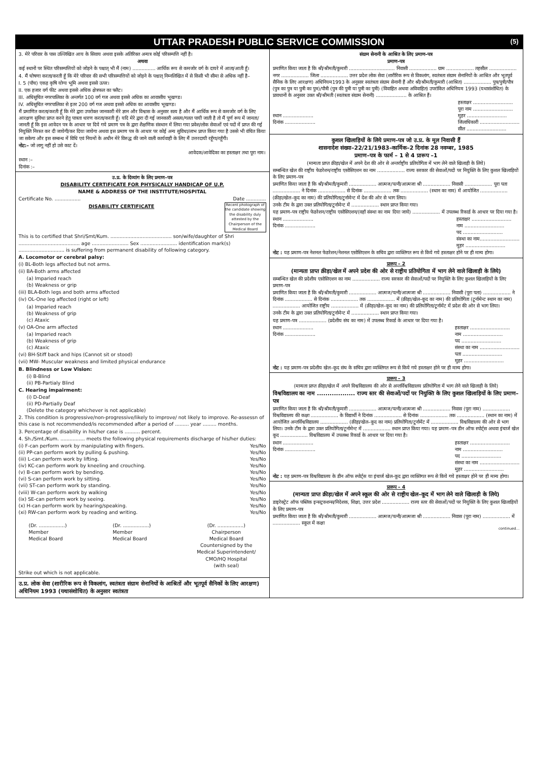UTTAR PRADESH PUBLIC SERVICE COMMISSION (5)
3. मेरे परिवार के पास उल्लिखित आय के सिवाय अथवा इसके अतिरिक्त अन्यत्र कोई परिसम्पत्ति नहीं है।
अथवा
कई स्थानों पर स्थित परिसम्पत्तियों को जोड़ने के पश्चात् भी मैं (नाम) ............... आर्थिक रूप से कमजोर वर्ग के दायरे में आता/आती हूँ।
4. मैं घोषणा करता/करती हूँ कि मेरे परिवार की सभी परिसम्पत्तियों को जोड़ने के पश्चात् निम्नलिखित में से किसी भी सीमा से अधिक नहीं है–
I. 5 (पाँच) एकड़ कृषि योग्य भूमि अथवा इससे ऊपर।
II. एक हजार वर्ग फीट अथवा इससे अधिक क्षेत्रफल का फ्लैट।
III. अधिसूचित नगरपालिका के अन्तर्गत 100 वर्ग गज अथवा इससे अधिक का आवासीय भूखण्ड।
IV. अधिसूचित नगरपालिका से इतर 200 वर्ग गज अथवा इससे अधिक का आवासीय भूखण्ड।
मैं प्रमाणित करता/करती हूँ कि मेरे द्वारा उपरोक्त जानकारी मेरे ज्ञान और विश्वास के अनुसार सत्य है और मैं आर्थिक रूप से कमजोर वर्ग के लिए आरक्षण सुविधा प्राप्त करने हेतु पात्रता धारण करता/करती हूँ। यदि मेरे द्वारा दी गई जानकारी असत्य/गलत पायी जाती है तो मैं पूर्ण रूप में जानता/जानती हूँ कि इस आवेदन पत्र के आधार पर दिये गये प्रमाण पत्र के द्वारा शैक्षणिक संस्थान में लिया गया प्रवेश/लोक सेवाओं एवं पदों में प्राप्त की गई नियुक्ति निरस्त कर दी जायेगी/कर दिया जायेगा अथवा इस प्रमाण पत्र के आधार पर कोई अन्य सुविधा/लाभ प्राप्त किया गया है उससे भी वंचित किया जा सकेगा और इस सम्बन्ध में विधि एवं नियमों के अधीन मेरे विरुद्ध की जाने वाली कार्यवाही के लिए मैं उत्तरदायी रहूँगा/रहूँगी।
नोट:– जो लागू नहीं हो उसे काट दें।
आवेदक/आवेदिका का हस्ताक्षर तथा पूरा नाम।
स्थान :–
दिनांक :–
उ.प्र. के दिव्यांग के लिए प्रमाण–पत्र
DISABILITY CERTIFICATE FOR PHYSICALLY HANDICAP OF U.P.
NAME & ADDRESS OF THE INSTITUTE/HOSPITAL
Certificate No. ................. Date .............
Recent photograph of the candidate showing the disability duly attested by the Chairperson of the Medical Board
DISABILITY CERTIFICATE
This is to certified that Shri/Smt/Kum. ........................................ son/wife/daughter of Shri ........................................ age ........................ Sex ........................ identification mark(s) .............................. is suffering from permanent disability of following category.
A. Locomotor or cerebral palsy:
(i) BL-Both legs affected but not arms.
(ii) BA-Both arms affected
(a) Imparied reach
(b) Weakness or grip
(iii) BLA-Both legs and both arms affected
(iv) OL-One leg affected (right or left)
(a) Imparied reach
(b) Weakness of grip
(c) Ataxic
(v) OA-One arm affected
(a) Imparied reach
(b) Weakness of grip
(c) Ataxic
(vi) BH-Stiff back and hips (Cannot sit or stood)
(vii) MW- Muscular weakness and limited physical endurance
B. Blindness or Low Vision:
(i) B-Blind
(ii) PB-Partialy Blind
C. Hearing impairment:
(i) D-Deaf
(ii) PD-Partially Deaf
(Delete the category whichever is not applicable)
2. This condition is progressive/non-progressive/likely to improve/ not likely to improve. Re-assessn of this case is not recommended/is recommended after a period of ......... year ......... months.
3. Percentage of disability in his/her case is .......... percent.
4. Sh./Smt./Kum. ................ meets the following physical requirements discharge of his/her duties:
(i) F-can perform work by manipulating with fingers. Yes/No
(ii) PP-can perform work by pulling & pushing. Yes/No
(iii) L-can perform work by lifting. Yes/No
(iv) KC-can perform work by kneeling and crouching. Yes/No
(v) B-can perform work by bending. Yes/No
(vi) S-can perform work by sitting. Yes/No
(vii) ST-can perform work by standing. Yes/No
(viii) W-can perform work by walking Yes/No
(ix) SE-can perform work by seeing. Yes/No
(x) H-can perform work by hearing/speaking. Yes/No
(xi) RW-can perform work by reading and writing. Yes/No
(Dr. .................)
Member
Medical Board (Dr. .................)
Member
Medical Board (Dr. .................)
Chairperson
Medical Board
Countersigned by the
Medical Superintendent/
CMO/HQ Hospital
(with seal)
Strike out which is not applicable.
उ.प्र. लोक सेवा (शारीरिक रूप से विकलांग, स्वतंत्रता संग्राम सेनानियों के आश्रितों और भूतपूर्व सैनिकों के लिए आरक्षण) अधिनियम 1993 (यथासंशोधित) के अनुसार स्वतंत्रता
संग्राम सेनानी के आश्रित के लिए प्रमाण–पत्र
प्रमाण–पत्र
प्रमाणित किया जाता है कि श्री/श्रीमती/कुमारी .............................. निवासी .................. ग्राम .................. तहसील .................. नगर .................. जिला .................. उत्तर प्रदेश लोक सेवा (शारीरिक रूप से विकलांग, स्वतंत्रता संग्राम सेनानियों के आश्रित और भूतपूर्व सैनिक के लिए आरक्षण) अधिनियम1993 के अनुसार स्वतंत्रता संग्राम सेनानी हैं और श्री/श्रीमती/कुमारी (आश्रित) .................. पुत्र/पुत्री/पौत्र (पुत्र का पुत्र या पुत्री का पुत्र)/पौत्री (पुत्र की पुत्री या पुत्री का पुत्री) (विवाहित अथवा अविवाहित) उपरांकित अधिनियम 1993 (यथासंशोधित) के प्रावधानों के अनुसार उक्त श्री/श्रीमती (स्वतंत्रता संग्राम सेनानी) .................... के आश्रित हैं।
स्थान ....................
दिनांक .................... हस्ताक्षर ..........................
पूरा नाम ..........................
मुहर ..........................
जिलाधिकारी ..........................
सील ..........................
कुशल खिलाड़ियों के लिये प्रमाण–पत्र जो उ.प्र. के मूल निवासी हैं
शासनादेश संख्या–22/21/1983–कार्मिक–2 दिनांक 28 नवम्बर, 1985
प्रमाण–पत्र के फार्म – 1 से 4 प्रारूप –1
(मान्यता प्राप्त क्रीड़ा/खेल में अपने देश की ओर से अन्तर्राष्ट्रीय प्रतियोगिता में भाग लेने वाले खिलाड़ी के लिये)
सम्बन्धित खेल की राष्ट्रीय फेडरेशन/राष्ट्रीय एसोसिएशन का नाम .................. राज्य सरकार की सेवाओं/पदों पर नियुक्ति के लिए कुशल खिलाड़ियों के लिए प्रमाण–पत्र
प्रमाणित किया जाता है कि श्री/श्रीमती/कुमारी .................. आत्मज/पत्नी/आत्मजा श्री .................. निवासी .................. पूरा पता .................. ने दिनांक .................. से दिनांक .................. तक .................. (स्थान का नाम) में आयोजित .................. (क्रीड़ा/खेल–कूद का नाम) की प्रतियोगिता/टूर्नामेन्ट में देश की ओर से भाग लिया।
उनके टीम के द्वारा उक्त प्रतियोगिता/टूर्नामेन्ट में .................. स्थान प्राप्त किया गया।
यह प्रमाण–पत्र राष्ट्रीय फेडरेशन/राष्ट्रीय एसोसिएशन/(वहाँ संस्था का नाम दिया जाये) .................. में उपलब्ध रिकार्ड के आधार पर दिया गया है।
स्थान ....................
दिनांक .................... हस्ताक्षर ..........................
नाम ..........................
पद ..........................
संस्था का नाम..........................
मुहर ..........................
नोट : यह प्रमाण–पत्र नेशनल फेडरेशन/नेशनल एसोसिएशन के सचिव द्वारा व्यक्तिगत रूप से किये गये हस्ताक्षर होने पर ही मान्य होगा।
प्रारूप – 2
(मान्यता प्राप्त क्रीड़ा/खेल में अपने प्रदेश की ओर से राष्ट्रीय प्रतियोगिता में भाग लेने वाले खिलाड़ी के लिये)
सम्बन्धित खेल की प्रदेशीय एसोसिएशन का नाम .................. राज्य सरकार की सेवाओं/पदों पर नियुक्ति के लिए कुशल खिलाड़ियों के लिए प्रमाण–पत्र
प्रमाणित किया जाता है कि श्री/श्रीमती/कुमारी .................. आत्मज/पत्नी/आत्मजा श्री .................. निवासी (पूरा पता) .................. ने दिनांक .................. से दिनांक .................. तक .................. में (क्रीड़ा/खेल–कूद का नाम) की प्रतियोगिता (टूर्नामेन्ट स्थान का नाम) .................. आयोजित राष्ट्रीय .................. में (क्रीड़ा/खेल–कूद का नाम) की प्रतियोगिता/टूर्नामेंट में प्रदेश की ओर से भाग लिया।
उनके टीम के द्वारा उक्त प्रतियोगिता/टूर्नामेन्ट में .................. स्थान प्राप्त किया गया।
यह प्रमाण–पत्र .................. (प्रदेशीय संघ का नाम) में उपलब्ध रिकार्ड के आधार पर दिया गया है।
स्थान ....................
दिनांक .................... हस्ताक्षर ..........................
नाम ..........................
पद ..........................
संस्था का नाम ..........................
पता ..........................
मुहर ..........................
नोट : यह प्रमाण–पत्र प्रदेशीय खेल–कूद संघ के सचिव द्वारा व्यक्तिगत रूप से किये गये हस्ताक्षर होने पर ही मान्य होगा।
प्रारूप – 3
(मान्यता प्राप्त क्रीड़ा/खेल में अपने विश्वविद्यालय की ओर से अन्तर्विश्वविद्यालय प्रतियोगिता में भाग लेने वाले खिलाड़ी के लिये)
विश्वविद्यालय का नाम .................. राज्य स्तर की सेवाओं/पदों पर नियुक्ति के लिए कुशल खिलाड़ियों के लिए प्रमाण–पत्र
प्रमाणित किया जाता है कि श्री/श्रीमती/कुमारी .................. आत्मज/पत्नी/आत्मजा श्री .................. निवास (पूरा नाम) .................. विश्वविद्यालय की कक्षा .................. के विद्यार्थी ने दिनांक .................. से दिनांक .................. तक .................. (स्थान का नाम) में आयोजित अन्तर्विश्वविद्यालय .................. (क्रीड़ा/खेल–कूद का नाम) प्रतियोगिता/टूर्नामेंट में .................. विश्वविद्यालय की ओर से भाग लिया। उनके टीम के द्वारा उक्त प्रतियोगिता/टूर्नामेन्ट में .................. स्थान प्राप्त किया गया। यह प्रमाण–पत्र डीन ऑफ स्पोर्ट्स अथवा इंचार्ज खेल कूद .................. विश्वविद्यालय में उपलब्ध रिकार्ड के आधार पर दिया गया है।
स्थान ....................
दिनांक .................... हस्ताक्षर ..........................
नाम ..........................
पद ..........................
संस्था का नाम ..........................
मुहर ..........................
नोट : यह प्रमाण–पत्र विश्वविद्यालय के डीन ऑफ स्पोर्ट्स या इंचार्ज खेल–कूद द्वारा व्यक्तिगत रूप से किये गये हस्ताक्षर होने पर ही मान्य होगा।
प्रारूप – 4
(मान्यता प्राप्त क्रीड़ा/खेल में अपने स्कूल की ओर से राष्ट्रीय खेल–कूद में भाग लेने वाले खिलाड़ी के लिये)
डाइरेक्ट्रेट ऑफ पब्लिक इन्सट्रक्शन्स/निदेशक, शिक्षा, उत्तर प्रदेश .................. राज्य स्तर की सेवाओं/पदों पर नियुक्ति के लिए कुशल खिलाड़ियों के लिए प्रमाण–पत्र
प्रमाणित किया जाता है कि श्री/श्रीमती/कुमारी .................. आत्मज/पत्नी/आत्मजा श्री .................. निवास (पूरा नाम) .................. में .................. स्कूल में कक्षा
continued...